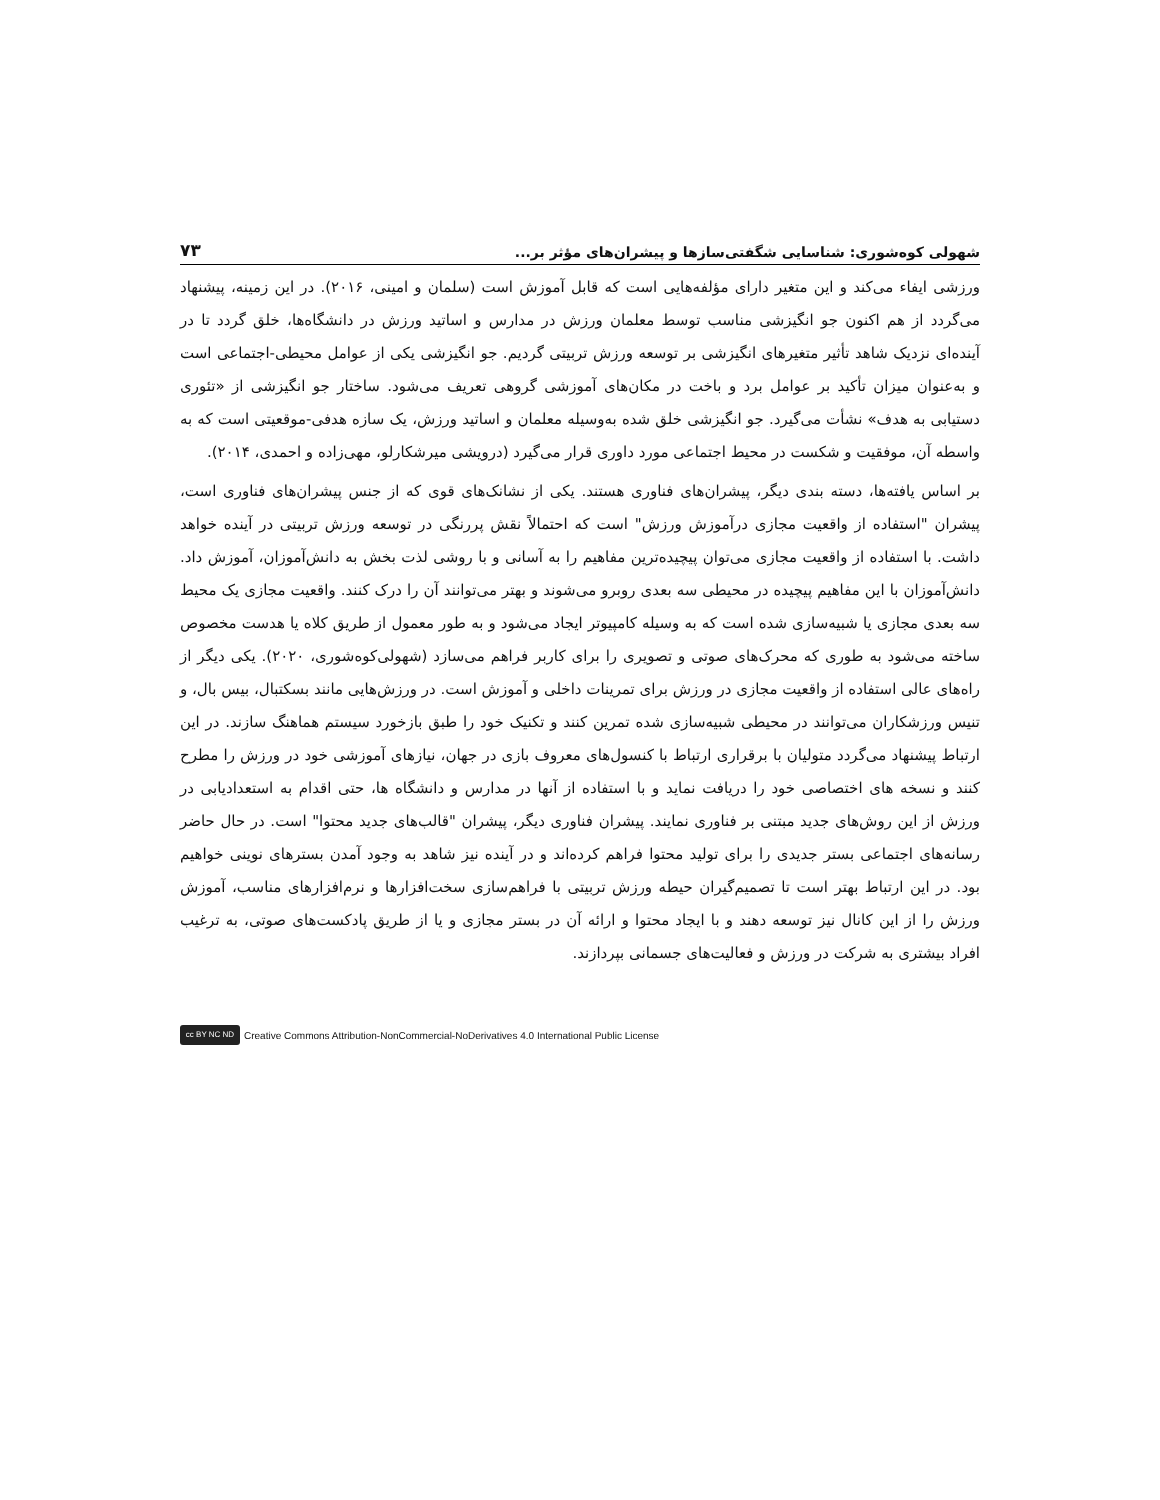شهولی کوه‌شوری: شناسایی شگفتی‌سازها و پیشران‌های مؤثر بر... ۷۳
ورزشی ایفاء می‌کند و این متغیر دارای مؤلفه‌هایی است که قابل آموزش است (سلمان و امینی، ۲۰۱۶). در این زمینه، پیشنهاد می‌گردد از هم اکنون جو انگیزشی مناسب توسط معلمان ورزش در مدارس و اساتید ورزش در دانشگاه‌ها، خلق گردد تا در آینده‌ای نزدیک شاهد تأثیر متغیرهای انگیزشی بر توسعه ورزش تربیتی گردیم. جو انگیزشی یکی از عوامل محیطی-اجتماعی است و به‌عنوان میزان تأکید بر عوامل برد و باخت در مکان‌های آموزشی گروهی تعریف می‌شود. ساختار جو انگیزشی از «تئوری دستیابی به هدف» نشأت می‌گیرد. جو انگیزشی خلق شده به‌وسیله معلمان و اساتید ورزش، یک سازه هدفی-موقعیتی است که به واسطه آن، موفقیت و شکست در محیط اجتماعی مورد داوری قرار می‌گیرد (درویشی میرشکارلو، مهی‌زاده و احمدی، ۲۰۱۴).
بر اساس یافته‌ها، دسته بندی دیگر، پیشران‌های فناوری هستند. یکی از نشانک‌های قوی که از جنس پیشران‌های فناوری است، پیشران "استفاده از واقعیت مجازی درآموزش ورزش" است که احتمالاً نقش پررنگی در توسعه ورزش تربیتی در آینده خواهد داشت. با استفاده از واقعیت مجازی می‌توان پیچیده‌ترین مفاهیم را به آسانی و با روشی لذت بخش به دانش‌آموزان، آموزش داد. دانش‌آموزان با این مفاهیم پیچیده در محیطی سه بعدی روبرو می‌شوند و بهتر می‌توانند آن را درک کنند. واقعیت مجازی یک محیط سه بعدی مجازی یا شبیه‌سازی شده است که به وسیله کامپیوتر ایجاد می‌شود و به طور معمول از طریق کلاه یا هدست مخصوص ساخته می‌شود به طوری که محرک‌های صوتی و تصویری را برای کاربر فراهم می‌سازد (شهولی‌کوه‌شوری، ۲۰۲۰). یکی دیگر از راه‌های عالی استفاده از واقعیت مجازی در ورزش برای تمرینات داخلی و آموزش است. در ورزش‌هایی مانند بسکتبال، بیس بال، و تنیس ورزشکاران می‌توانند در محیطی شبیه‌سازی شده تمرین کنند و تکنیک خود را طبق بازخورد سیستم هماهنگ سازند. در این ارتباط پیشنهاد می‌گردد متولیان با برقراری ارتباط با کنسول‌های معروف بازی در جهان، نیازهای آموزشی خود در ورزش را مطرح کنند و نسخه های اختصاصی خود را دریافت نماید و با استفاده از آنها در مدارس و دانشگاه ها، حتی اقدام به استعدادیابی در ورزش از این روش‌های جدید مبتنی بر فناوری نمایند. پیشران فناوری دیگر، پیشران "قالب‌های جدید محتوا" است. در حال حاضر رسانه‌های اجتماعی بستر جدیدی را برای تولید محتوا فراهم کرده‌اند و در آینده نیز شاهد به وجود آمدن بسترهای نوینی خواهیم بود. در این ارتباط بهتر است تا تصمیم‌گیران حیطه ورزش تربیتی با فراهم‌سازی سخت‌افزارها و نرم‌افزارهای مناسب، آموزش ورزش را از این کانال نیز توسعه دهند و با ایجاد محتوا و ارائه آن در بستر مجازی و یا از طریق پادکست‌های صوتی، به ترغیب افراد بیشتری به شرکت در ورزش و فعالیت‌های جسمانی بپردازند.
cc BY NC ND Creative Commons Attribution-NonCommercial-NoDerivatives 4.0 International Public License